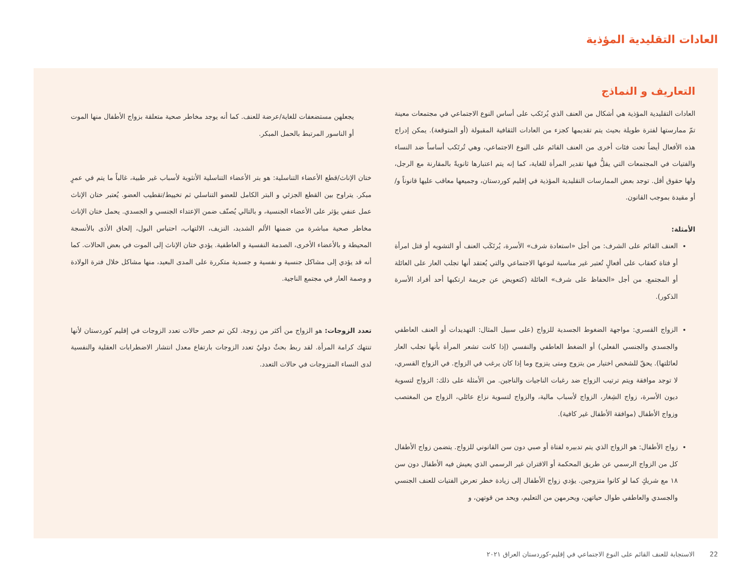العادات التقليدية المؤذية
التعاريف و النماذج
العادات التقليدية المؤذية هي أشكال من العنف الذي يُرتَكب على أساس النوع الاجتماعي في مجتمعات معينة تمّ ممارستها لفترة طويلة بحيث يتم تقديمها كجزء من العادات الثقافية المقبولة (أو المتوقعة). يمكن إدراج هذه الأفعال أيضاً تحت فئات أخرى من العنف القائم على النوع الاجتماعي، وهي تُرتَكب أساساً ضد النساء والفتيات في المجتمعات التي يقلُّ فيها تقدير المرأة للغاية، كما إنه يتم اعتبارها ثانويةً بالمقارنة مع الرجل، ولها حقوق أقل. توجد بعض الممارسات التقليدية المؤذية في إقليم كوردستان، وجميعها معاقب عليها قانوناً و/أو مقيدة بموجب القانون.
الأمثلة:
العنف القائم على الشرف: من أجل «استعادة شرف» الأسرة، يُرتَكَب العنف أو التشويه أو قتل امرأة أو فتاة كعقاب على أفعالٍ تُعتبر غير مناسبة لنوعها الاجتماعي والتي يُعتقد أنها تجلب العار على العائلة أو المجتمع. من أجل «الحفاظ على شرف» العائلة (كتعويض عن جريمة ارتكبها أحد أفراد الأسرة الذكور).
الزواج القسري: مواجهة الضغوط الجسدية للزواج (على سبيل المثال: التهديدات أو العنف العاطفي والجسدي والجنسي الفعلي) أو الضغط العاطفي والنفسي (إذا كانت تشعر المرأة بأنها تجلب العار لعائلتها). يحقّ للشخص اختيار من يتزوج ومتى يتزوج وما إذا كان يرغب في الزواج. في الزواج القسري، لا توجد موافقة ويتم ترتيب الزواج ضد رغبات الناجيات والناجين. من الأمثلة على ذلك: الزواج لتسوية ديون الأسرة، زواج الشِغار، الزواج لأسباب مالية، والزواج لتسوية نزاع عائلي، الزواج من المغتصب وزواج الأطفال (موافقة الأطفال غير كافية).
زواج الأطفال: هو الزواج الذي يتم تدبيره لفتاة أو صبي دون سن القانوني للزواج. يتضمن زواج الأطفال كل من الزواج الرسمي عن طريق المحكمة أو الاقتران غير الرسمي الذي يعيش فيه الأطفال دون سن ١٨ مع شريكٍ كما لو كانوا متزوجين. يؤدي زواج الأطفال إلى زيادة خطر تعرض الفتيات للعنف الجنسي والجسدي والعاطفي طوال حياتهن، ويحرمهن من التعليم، ويحد من قوتهن، و
يجعلهن مستضعفات للغاية/عرضة للعنف. كما أنه يوجد مخاطر صحية متعلقة بزواج الأطفال منها الموت أو الناسور المرتبط بالحمل المبكر.
ختان الإناث/قطع الأعضاء التناسلية: هو بتر الأعضاء التناسلية الأنثوية لأسباب غير طبية، غالباً ما يتم في عمرٍ مبكر. يتراوح بين القطع الجزئي و البتر الكامل للعضو التناسلي ثم تخييط/تقطيب العضو. يُعتبر ختان الإناث عمل عنفي يؤثر على الأعضاء الجنسية، و بالتالي يُصنّف ضمن الإعتداء الجنسي و الجسدي. يحمل ختان الإناث مخاطر صحية مباشرة من ضمنها الألم الشديد، النزيف، الالتهاب، احتباس البول، إلحاق الأذى بالأنسجة المحيطة و بالأعضاء الأخرى، الصدمة النفسية و العاطفية. يؤدي ختان الإناث إلى الموت في بعض الحالات. كما أنه قد يؤدي إلى مشاكل جنسية و نفسية و جسدية متكررة على المدى البعيد، منها مشاكل خلال فترة الولادة و وصمة العار في مجتمع الناجية.
تعدد الزوجات: هو الزواج من أكثر من زوجة. لكن تم حصر حالات تعدد الزوجات في إقليم كوردستان لأنها تنتهك كرامة المرأة. لقد ربط بحثٌ دوليٌ تعدد الزوجات بارتفاع معدل انتشار الاضطرابات العقلية والنفسية لدى النساء المتزوجات في حالات التعدد.
22الاستجابة للعنف القائم على النوع الاجتماعي في إقليم-كوردستان العراق ٢٠٢١